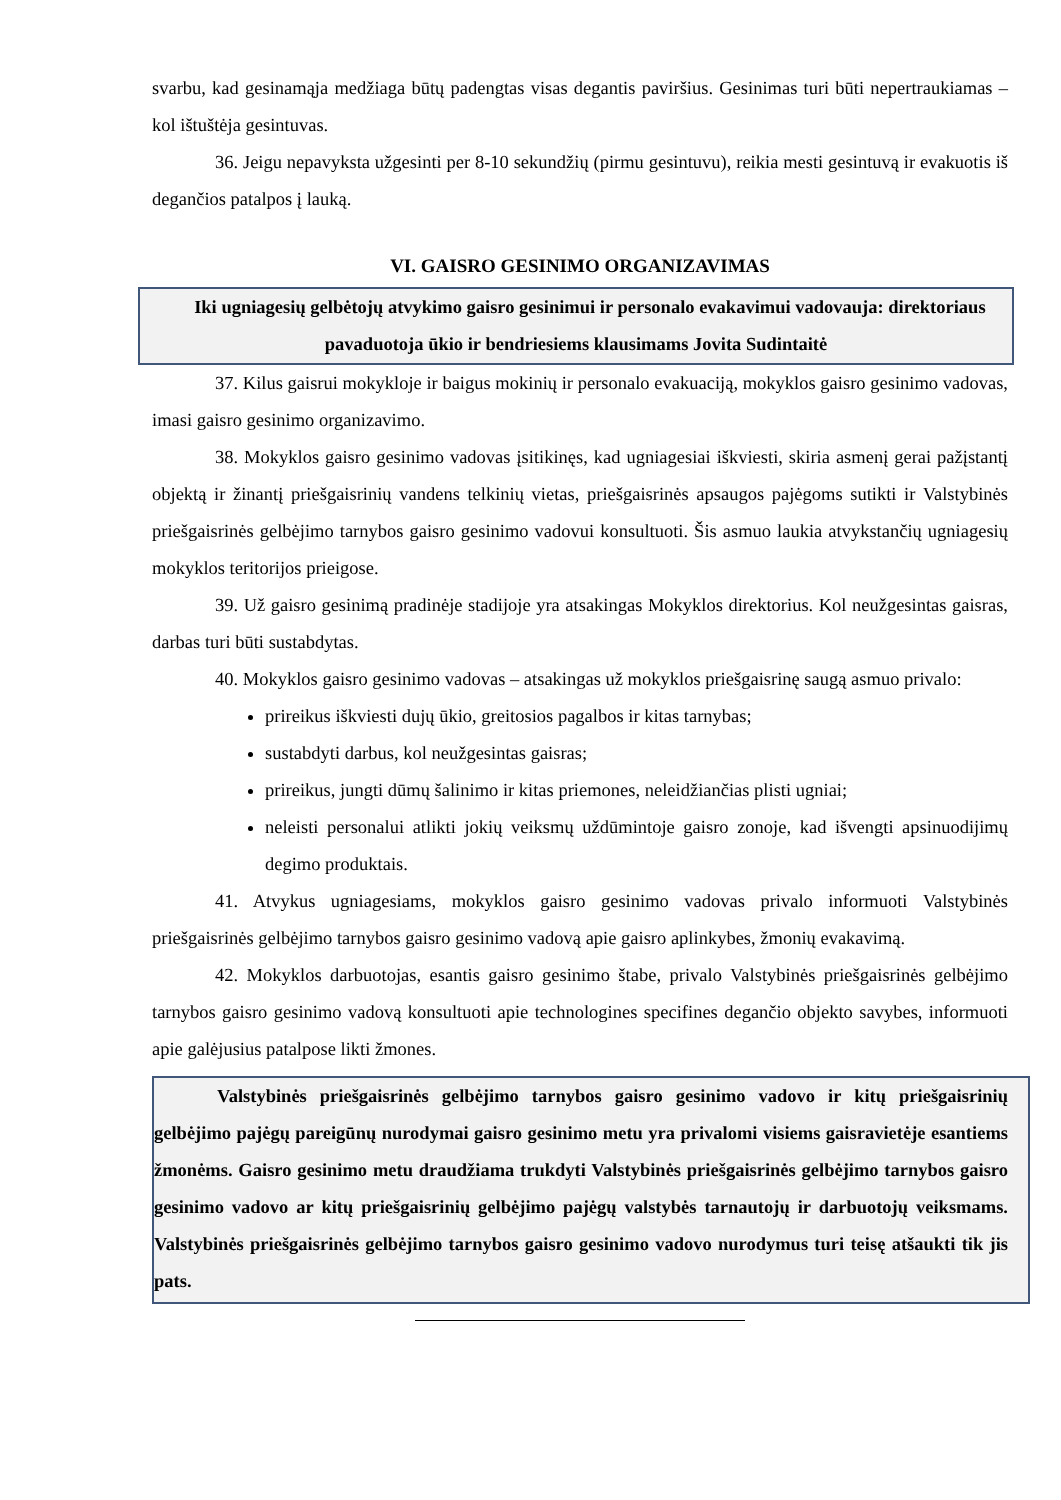svarbu, kad gesinamąja medžiaga būtų padengtas visas degantis paviršius. Gesinimas turi būti nepertraukiamas – kol ištuštėja gesintuvas.
36. Jeigu nepavyksta užgesinti per 8-10 sekundžių (pirmu gesintuvu), reikia mesti gesintuvą ir evakuotis iš degančios patalpos į lauką.
VI. GAISRO GESINIMO ORGANIZAVIMAS
Iki ugniagesių gelbėtojų atvykimo gaisro gesinimui ir personalo evakavimui vadovauja: direktoriaus pavaduotoja ūkio ir bendriesiems klausimams Jovita Sudintaitė
37. Kilus gaisrui mokykloje ir baigus mokinių ir personalo evakuaciją, mokyklos gaisro gesinimo vadovas, imasi gaisro gesinimo organizavimo.
38. Mokyklos gaisro gesinimo vadovas įsitikinęs, kad ugniagesiai iškviesti, skiria asmenį gerai pažįstantį objektą ir žinantį priešgaisrinių vandens telkinių vietas, priešgaisrinės apsaugos pajėgoms sutikti ir Valstybinės priešgaisrinės gelbėjimo tarnybos gaisro gesinimo vadovui konsultuoti. Šis asmuo laukia atvykstančių ugniagesių mokyklos teritorijos prieigose.
39. Už gaisro gesinimą pradinėje stadijoje yra atsakingas Mokyklos direktorius. Kol neužgesintas gaisras, darbas turi būti sustabdytas.
40. Mokyklos gaisro gesinimo vadovas – atsakingas už mokyklos priešgaisrinę saugą asmuo privalo:
prireikus iškviesti dujų ūkio, greitosios pagalbos ir kitas tarnybas;
sustabdyti darbus, kol neužgesintas gaisras;
prireikus, jungti dūmų šalinimo ir kitas priemones, neleidžiančias plisti ugniai;
neleisti personalui atlikti jokių veiksmų uždūmintoje gaisro zonoje, kad išvengti apsinuodijimų degimo produktais.
41. Atvykus ugniagesiams, mokyklos gaisro gesinimo vadovas privalo informuoti Valstybinės priešgaisrinės gelbėjimo tarnybos gaisro gesinimo vadovą apie gaisro aplinkybes, žmonių evakavimą.
42. Mokyklos darbuotojas, esantis gaisro gesinimo štabe, privalo Valstybinės priešgaisrinės gelbėjimo tarnybos gaisro gesinimo vadovą konsultuoti apie technologines specifines degančio objekto savybes, informuoti apie galėjusius patalpose likti žmones.
Valstybinės priešgaisrinės gelbėjimo tarnybos gaisro gesinimo vadovo ir kitų priešgaisrinių gelbėjimo pajėgų pareigūnų nurodymai gaisro gesinimo metu yra privalomi visiems gaisravietėje esantiems žmonėms. Gaisro gesinimo metu draudžiama trukdyti Valstybinės priešgaisrinės gelbėjimo tarnybos gaisro gesinimo vadovo ar kitų priešgaisrinių gelbėjimo pajėgų valstybės tarnautojų ir darbuotojų veiksmams. Valstybinės priešgaisrinės gelbėjimo tarnybos gaisro gesinimo vadovo nurodymus turi teisę atšaukti tik jis pats.